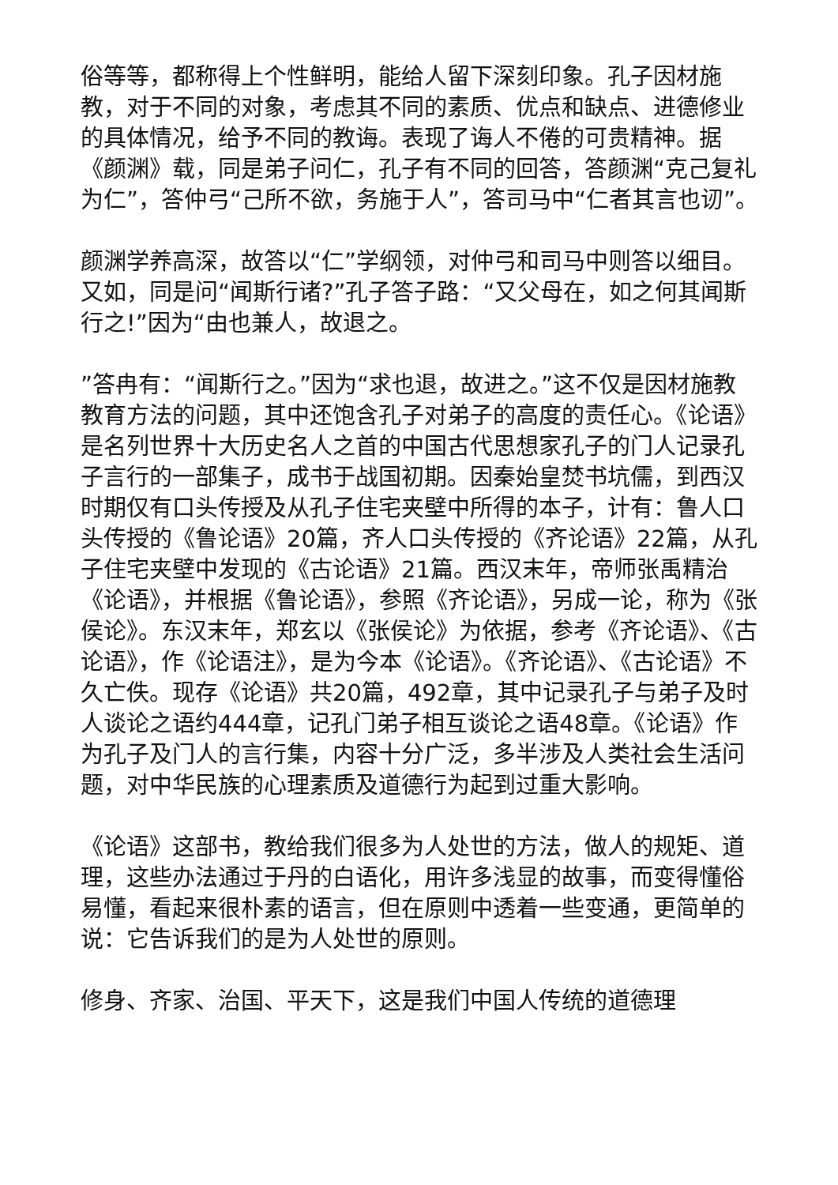俗等等，都称得上个性鲜明，能给人留下深刻印象。孔子因材施教，对于不同的对象，考虑其不同的素质、优点和缺点、进德修业的具体情况，给予不同的教诲。表现了诲人不倦的可贵精神。据《颜渊》载，同是弟子问仁，孔子有不同的回答，答颜渊“克己复礼为仁”，答仲弓“己所不欲，务施于人”，答司马中“仁者其言也讱”。
颜渊学养高深，故答以“仁”学纲领，对仲弓和司马中则答以细目。又如，同是问“闻斯行诸?”孔子答子路：“又父母在，如之何其闻斯行之!”因为“由也兼人，故退之。
”答冉有：“闻斯行之。”因为“求也退，故进之。”这不仅是因材施教教育方法的问题，其中还饱含孔子对弟子的高度的责任心。《论语》是名列世界十大历史名人之首的中国古代思想家孔子的门人记录孔子言行的一部集子，成书于战国初期。因秦始皇焚书坑儒，到西汉时期仅有口头传授及从孔子住宅夹壁中所得的本子，计有：鲁人口头传授的《鲁论语》20篇，齐人口头传授的《齐论语》22篇，从孔子住宅夹壁中发现的《古论语》21篇。西汉末年，帝师张禹精治《论语》，并根据《鲁论语》，参照《齐论语》，另成一论，称为《张侯论》。东汉末年，郑玄以《张侯论》为依据，参考《齐论语》、《古论语》，作《论语注》，是为今本《论语》。《齐论语》、《古论语》不久亡佚。现存《论语》共20篇，492章，其中记录孔子与弟子及时人谈论之语约444章，记孔门弟子相互谈论之语48章。《论语》作为孔子及门人的言行集，内容十分广泛，多半涉及人类社会生活问题，对中华民族的心理素质及道德行为起到过重大影响。
《论语》这部书，教给我们很多为人处世的方法，做人的规矩、道理，这些办法通过于丹的白语化，用许多浅显的故事，而变得懂俗易懂，看起来很朴素的语言，但在原则中透着一些变通，更简单的说：它告诉我们的是为人处世的原则。
修身、齐家、治国、平天下，这是我们中国人传统的道德理